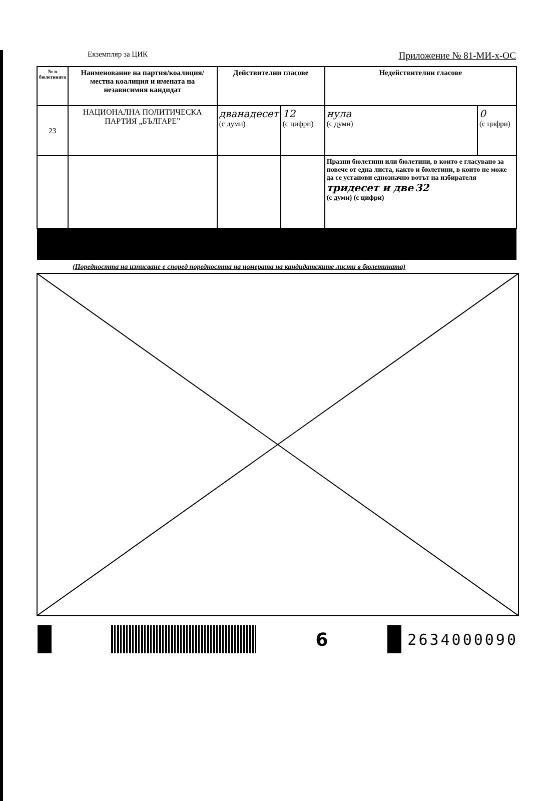Екземпляр за ЦИК Приложение № 81-МИ-х-ОС
| № в бюлетината | Наименование на партия/коалиция/местна коалиция и имената на независимия кандидат | Действителни гласове | | Недействителни гласове | |
| --- | --- | --- | --- | --- | --- |
| 23 | НАЦИОНАЛНА ПОЛИТИЧЕСКА ПАРТИЯ „БЪЛГАРЕ” | дванадесет (с думи) | 12 (с цифри) | нула (с думи) | 0 (с цифри) |
| | | | | Празни бюлетини или бюлетини, в които е гласувано за повече от една листа, както и бюлетини, в които не може да се установи еднозначно вотът на избирателя тридесет и две 32 (с думи) (с цифри) | |
(Поредността на изписване е според поредността на номерата на кандидатските листи в бюлетината)
6
2634000090